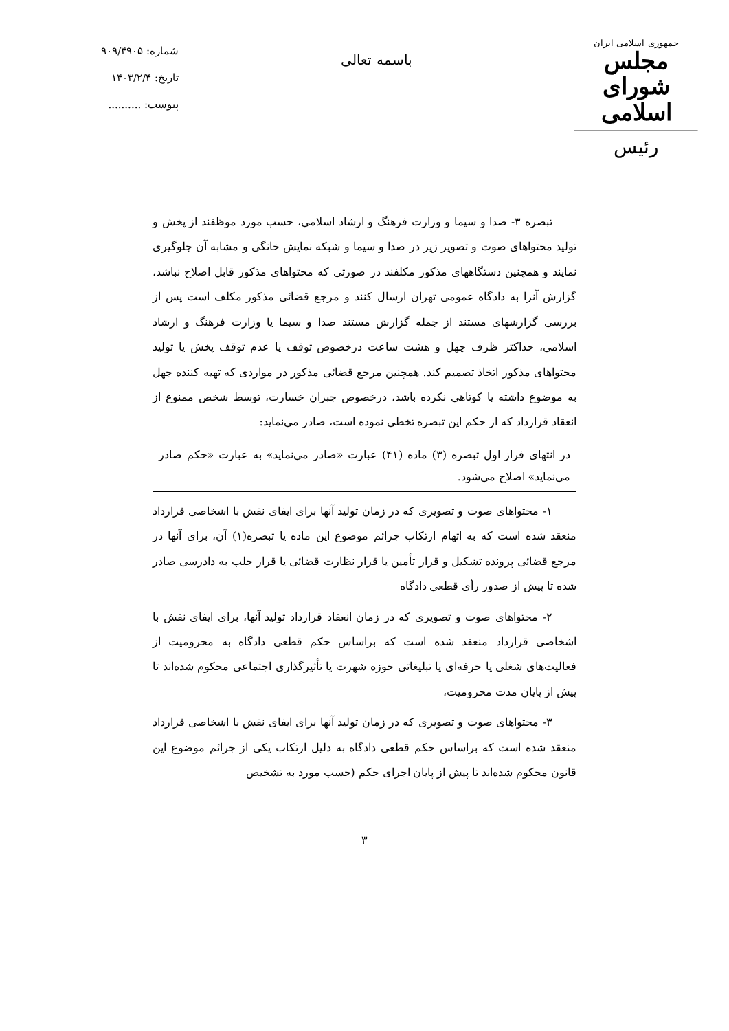جمهوری اسلامی ایران
مجلس شورای اسلامی
رئیس
باسمه تعالی
شماره: ۹۰۹/۴۹۰۵
تاریخ: ۱۴۰۳/۲/۴
پیوست: ..........
تبصره ۳- صدا و سیما و وزارت فرهنگ و ارشاد اسلامی، حسب مورد موظفند از پخش و تولید محتواهای صوت و تصویر زیر در صدا و سیما و شبکه نمایش خانگی و مشابه آن جلوگیری نمایند و همچنین دستگاههای مذکور مکلفند در صورتی که محتواهای مذکور قابل اصلاح نباشد، گزارش آنرا به دادگاه عمومی تهران ارسال کنند و مرجع قضائی مذکور مکلف است پس از بررسی گزارشهای مستند از جمله گزارش مستند صدا و سیما یا وزارت فرهنگ و ارشاد اسلامی، حداکثر ظرف چهل و هشت ساعت درخصوص توقف یا عدم توقف پخش یا تولید محتواهای مذکور اتخاذ تصمیم کند. همچنین مرجع قضائی مذکور در مواردی که تهیه کننده جهل به موضوع داشته یا کوتاهی نکرده باشد، درخصوص جبران خسارت، توسط شخص ممنوع از انعقاد قرارداد که از حکم این تبصره تخطی نموده است، صادر می‌نماید:
در انتهای فراز اول تبصره (۳) ماده (۴۱) عبارت «صادر می‌نماید» به عبارت «حکم صادر می‌نماید» اصلاح می‌شود.
۱- محتواهای صوت و تصویری که در زمان تولید آنها برای ایفای نقش با اشخاصی قرارداد منعقد شده است که به اتهام ارتکاب جرائم موضوع این ماده یا تبصره(۱) آن، برای آنها در مرجع قضائی پرونده تشکیل و قرار تأمین یا قرار نظارت قضائی یا قرار جلب به دادرسی صادر شده تا پیش از صدور رأی قطعی دادگاه
۲- محتواهای صوت و تصویری که در زمان انعقاد قرارداد تولید آنها، برای ایفای نقش با اشخاصی قرارداد منعقد شده است که براساس حکم قطعی دادگاه به محرومیت از فعالیت‌های شغلی یا حرفه‌ای یا تبلیغاتی حوزه شهرت یا تأثیرگذاری اجتماعی محکوم شده‌اند تا پیش از پایان مدت محرومیت،
۳- محتواهای صوت و تصویری که در زمان تولید آنها برای ایفای نقش با اشخاصی قرارداد منعقد شده است که براساس حکم قطعی دادگاه به دلیل ارتکاب یکی از جرائم موضوع این قانون محکوم شده‌اند تا پیش از پایان اجرای حکم (حسب مورد به تشخیص
۳